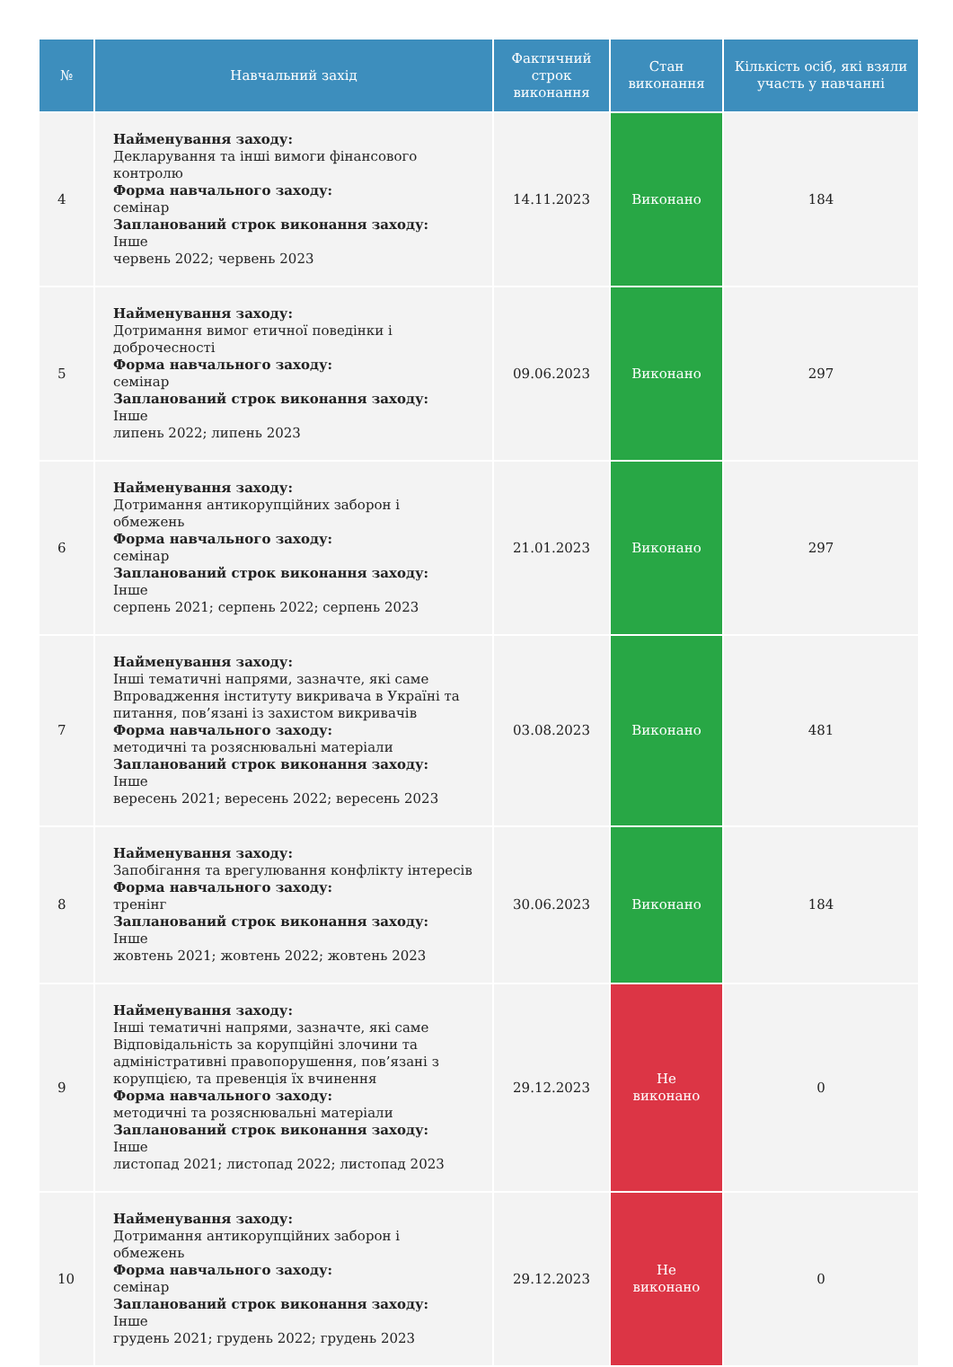| № | Навчальний захід | Фактичний строк виконання | Стан виконання | Кількість осіб, які взяли участь у навчанні |
| --- | --- | --- | --- | --- |
| 4 | Найменування заходу: Декларування та інші вимоги фінансового контролю Форма навчального заходу: семінар Запланований строк виконання заходу: Інше червень 2022; червень 2023 | 14.11.2023 | Виконано | 184 |
| 5 | Найменування заходу: Дотримання вимог етичної поведінки і доброчесності Форма навчального заходу: семінар Запланований строк виконання заходу: Інше липень 2022; липень 2023 | 09.06.2023 | Виконано | 297 |
| 6 | Найменування заходу: Дотримання антикорупційних заборон і обмежень Форма навчального заходу: семінар Запланований строк виконання заходу: Інше серпень 2021; серпень 2022; серпень 2023 | 21.01.2023 | Виконано | 297 |
| 7 | Найменування заходу: Інші тематичні напрями, зазначте, які саме Впровадження інституту викривача в Україні та питання, пов’язані із захистом викривачів Форма навчального заходу: методичні та розяснювальні матеріали Запланований строк виконання заходу: Інше вересень 2021; вересень 2022; вересень 2023 | 03.08.2023 | Виконано | 481 |
| 8 | Найменування заходу: Запобігання та врегулювання конфлікту інтересів Форма навчального заходу: тренінг Запланований строк виконання заходу: Інше жовтень 2021; жовтень 2022; жовтень 2023 | 30.06.2023 | Виконано | 184 |
| 9 | Найменування заходу: Інші тематичні напрями, зазначте, які саме Відповідальність за корупційні злочини та адміністративні правопорушення, пов’язані з корупцією, та превенція їх вчинення Форма навчального заходу: методичні та розяснювальні матеріали Запланований строк виконання заходу: Інше листопад 2021; листопад 2022; листопад 2023 | 29.12.2023 | Не виконано | 0 |
| 10 | Найменування заходу: Дотримання антикорупційних заборон і обмежень Форма навчального заходу: семінар Запланований строк виконання заходу: Інше грудень 2021; грудень 2022; грудень 2023 | 29.12.2023 | Не виконано | 0 |